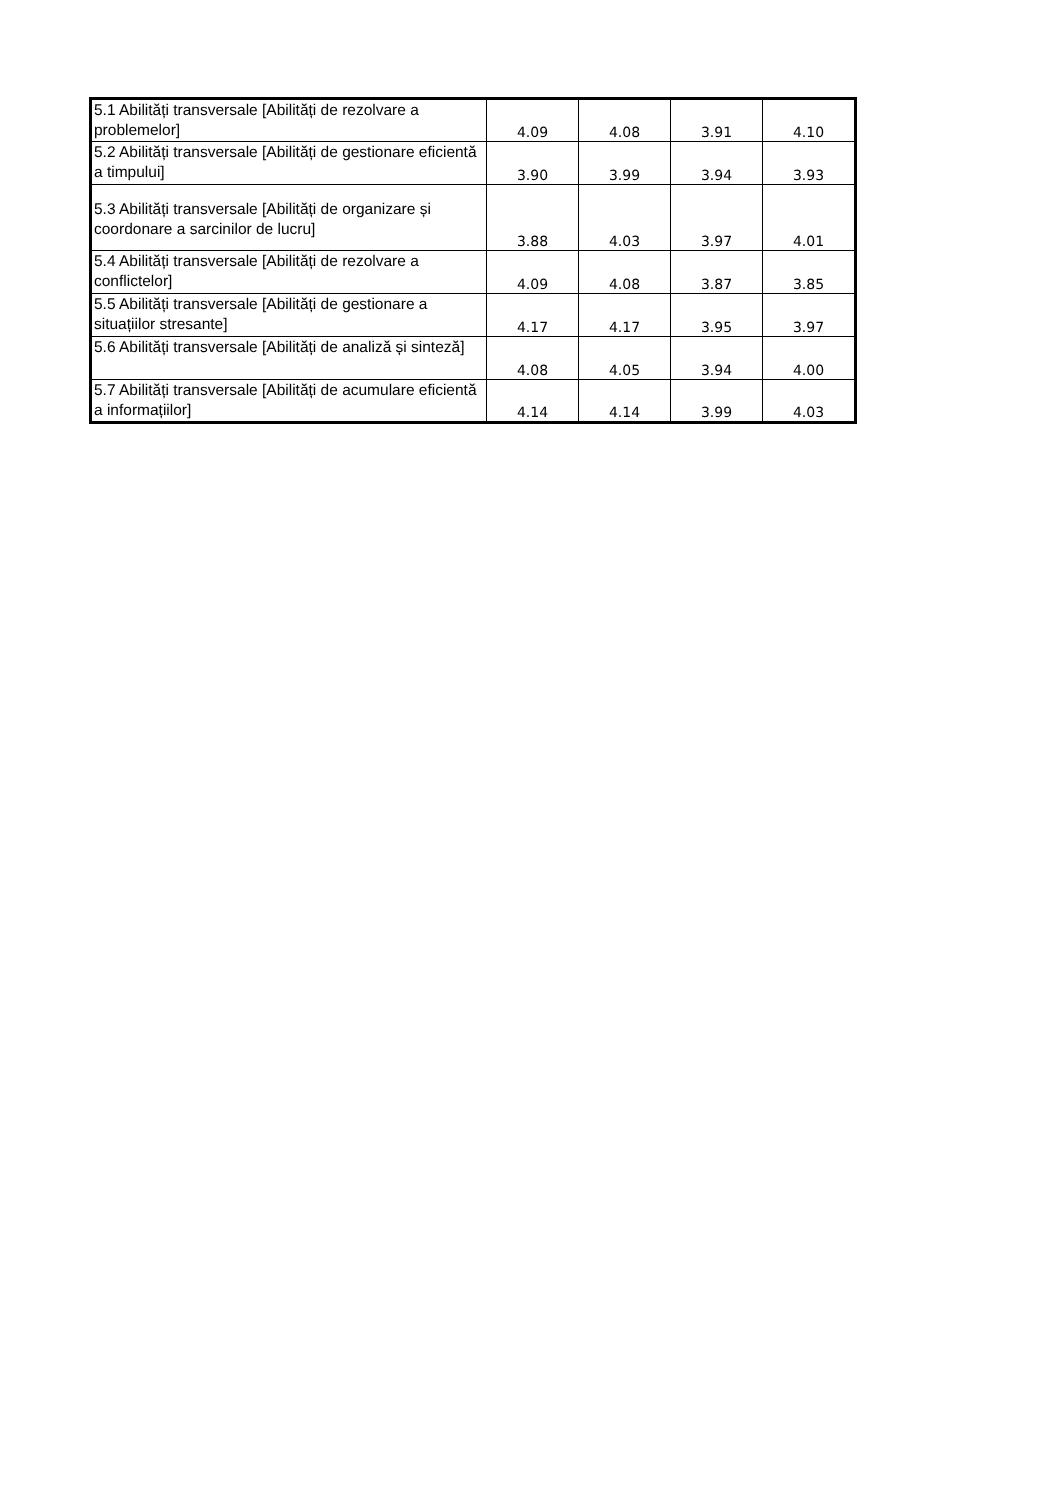| 5.1 Abilități transversale [Abilități de rezolvare a problemelor] | 4.09 | 4.08 | 3.91 | 4.10 |
| 5.2 Abilități transversale [Abilități de gestionare eficientă a timpului] | 3.90 | 3.99 | 3.94 | 3.93 |
| 5.3 Abilități transversale [Abilități de organizare și coordonare a sarcinilor de lucru] | 3.88 | 4.03 | 3.97 | 4.01 |
| 5.4 Abilități transversale [Abilități de rezolvare a conflictelor] | 4.09 | 4.08 | 3.87 | 3.85 |
| 5.5 Abilități transversale [Abilități de gestionare a situațiilor stresante] | 4.17 | 4.17 | 3.95 | 3.97 |
| 5.6 Abilități transversale [Abilități de analiză și sinteză] | 4.08 | 4.05 | 3.94 | 4.00 |
| 5.7 Abilități transversale [Abilități de acumulare eficientă a informațiilor] | 4.14 | 4.14 | 3.99 | 4.03 |